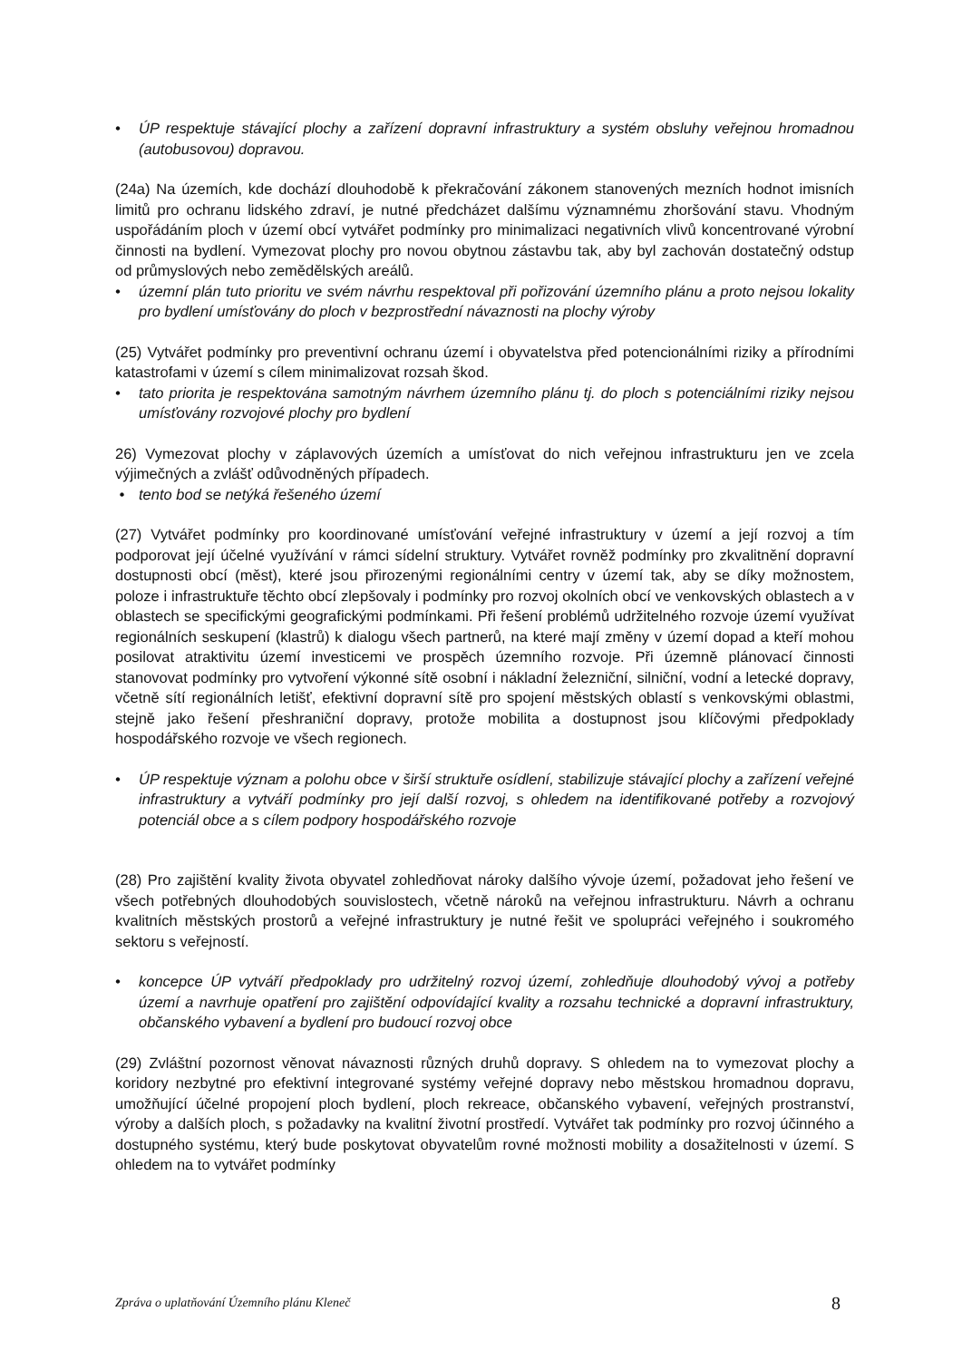• ÚP respektuje stávající plochy a zařízení dopravní infrastruktury a systém obsluhy veřejnou hromadnou (autobusovou) dopravou.
(24a) Na územích, kde dochází dlouhodobě k překračování zákonem stanovených mezních hodnot imisních limitů pro ochranu lidského zdraví, je nutné předcházet dalšímu významnému zhoršování stavu. Vhodným uspořádáním ploch v území obcí vytvářet podmínky pro minimalizaci negativních vlivů koncentrované výrobní činnosti na bydlení. Vymezovat plochy pro novou obytnou zástavbu tak, aby byl zachován dostatečný odstup od průmyslových nebo zemědělských areálů.
• územní plán tuto prioritu ve svém návrhu respektoval při pořizování územního plánu a proto nejsou lokality pro bydlení umísťovány do ploch v bezprostřední návaznosti na plochy výroby
(25) Vytvářet podmínky pro preventivní ochranu území i obyvatelstva před potencionálními riziky a přírodními katastrofami v území s cílem minimalizovat rozsah škod.
• tato priorita je respektována samotným návrhem územního plánu tj. do ploch s potenciálními riziky nejsou umísťovány rozvojové plochy pro bydlení
26) Vymezovat plochy v záplavových územích a umísťovat do nich veřejnou infrastrukturu jen ve zcela výjimečných a zvlášť odůvodněných případech.
• tento bod se netýká řešeného území
(27) Vytvářet podmínky pro koordinované umísťování veřejné infrastruktury v území a její rozvoj a tím podporovat její účelné využívání v rámci sídelní struktury. Vytvářet rovněž podmínky pro zkvalitnění dopravní dostupnosti obcí (měst), které jsou přirozenými regionálními centry v území tak, aby se díky možnostem, poloze i infrastruktuře těchto obcí zlepšovaly i podmínky pro rozvoj okolních obcí ve venkovských oblastech a v oblastech se specifickými geografickými podmínkami. Při řešení problémů udržitelného rozvoje území využívat regionálních seskupení (klastrů) k dialogu všech partnerů, na které mají změny v území dopad a kteří mohou posilovat atraktivitu území investicemi ve prospěch územního rozvoje. Při územně plánovací činnosti stanovovat podmínky pro vytvoření výkonné sítě osobní i nákladní železniční, silniční, vodní a letecké dopravy, včetně sítí regionálních letišť, efektivní dopravní sítě pro spojení městských oblastí s venkovskými oblastmi, stejně jako řešení přeshraniční dopravy, protože mobilita a dostupnost jsou klíčovými předpoklady hospodářského rozvoje ve všech regionech.
• ÚP respektuje význam a polohu obce v širší struktuře osídlení, stabilizuje stávající plochy a zařízení veřejné infrastruktury a vytváří podmínky pro její další rozvoj, s ohledem na identifikované potřeby a rozvojový potenciál obce a s cílem podpory hospodářského rozvoje
(28) Pro zajištění kvality života obyvatel zohledňovat nároky dalšího vývoje území, požadovat jeho řešení ve všech potřebných dlouhodobých souvislostech, včetně nároků na veřejnou infrastrukturu. Návrh a ochranu kvalitních městských prostorů a veřejné infrastruktury je nutné řešit ve spolupráci veřejného i soukromého sektoru s veřejností.
• koncepce ÚP vytváří předpoklady pro udržitelný rozvoj území, zohledňuje dlouhodobý vývoj a potřeby území a navrhuje opatření pro zajištění odpovídající kvality a rozsahu technické a dopravní infrastruktury, občanského vybavení a bydlení pro budoucí rozvoj obce
(29) Zvláštní pozornost věnovat návaznosti různých druhů dopravy. S ohledem na to vymezovat plochy a koridory nezbytné pro efektivní integrované systémy veřejné dopravy nebo městskou hromadnou dopravu, umožňující účelné propojení ploch bydlení, ploch rekreace, občanského vybavení, veřejných prostranství, výroby a dalších ploch, s požadavky na kvalitní životní prostředí. Vytvářet tak podmínky pro rozvoj účinného a dostupného systému, který bude poskytovat obyvatelům rovné možnosti mobility a dosažitelnosti v území. S ohledem na to vytvářet podmínky
Zpráva o uplatňování Územního plánu Kleneč 8